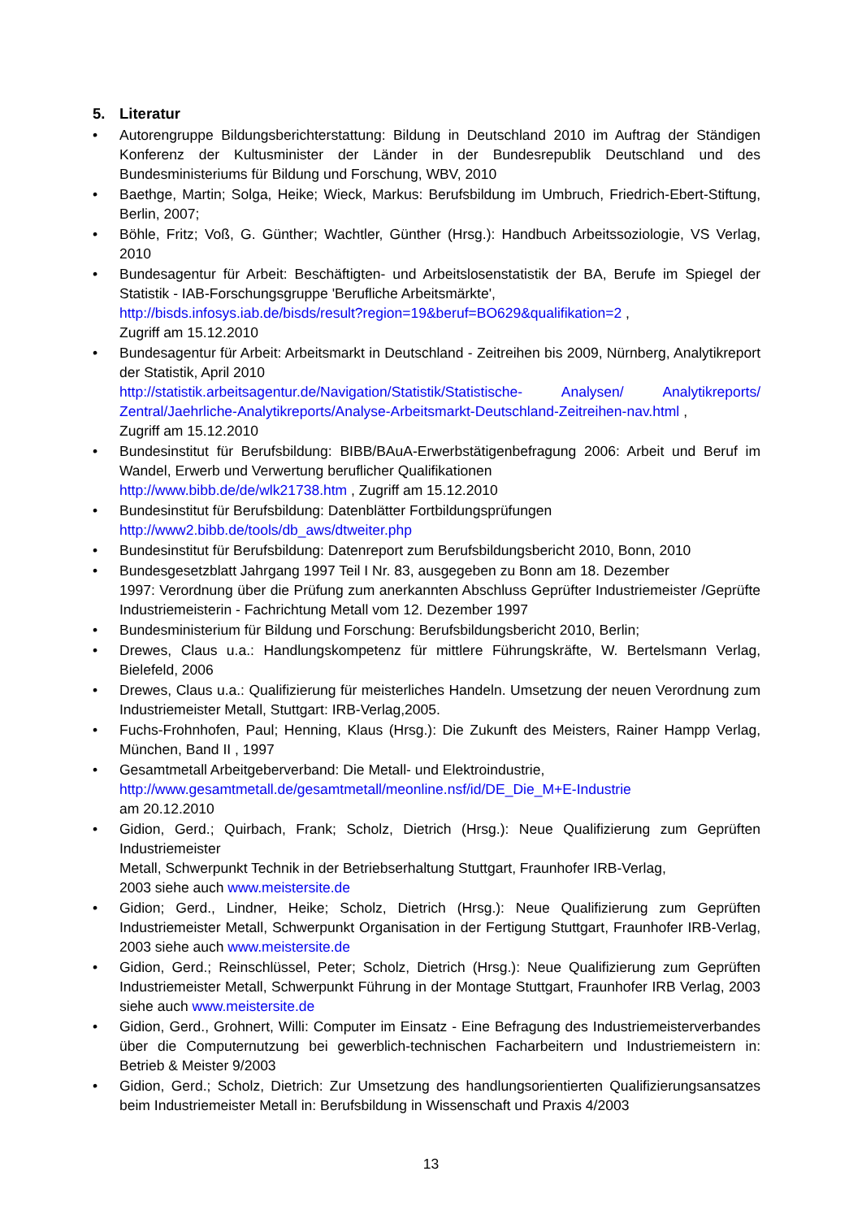5. Literatur
• Autorengruppe Bildungsberichterstattung: Bildung in Deutschland 2010 im Auftrag der Ständigen Konferenz der Kultusminister der Länder in der Bundesrepublik Deutschland und des Bundesministeriums für Bildung und Forschung, WBV, 2010
• Baethge, Martin; Solga, Heike; Wieck, Markus: Berufsbildung im Umbruch, Friedrich-Ebert-Stiftung, Berlin, 2007;
• Böhle, Fritz; Voß, G. Günther; Wachtler, Günther (Hrsg.): Handbuch Arbeitssoziologie, VS Verlag, 2010
• Bundesagentur für Arbeit: Beschäftigten- und Arbeitslosenstatistik der BA, Berufe im Spiegel der Statistik - IAB-Forschungsgruppe 'Berufliche Arbeitsmärkte',
http://bisds.infosys.iab.de/bisds/result?region=19&beruf=BO629&qualifikation=2 ,
Zugriff am 15.12.2010
• Bundesagentur für Arbeit: Arbeitsmarkt in Deutschland - Zeitreihen bis 2009, Nürnberg, Analytikreport der Statistik, April 2010
http://statistik.arbeitsagentur.de/Navigation/Statistik/Statistische- Analysen/ Analytikreports/ Zentral/Jaehrliche-Analytikreports/Analyse-Arbeitsmarkt-Deutschland-Zeitreihen-nav.html ,
Zugriff am 15.12.2010
• Bundesinstitut für Berufsbildung: BIBB/BAuA-Erwerbstätigenbefragung 2006: Arbeit und Beruf im Wandel, Erwerb und Verwertung beruflicher Qualifikationen
http://www.bibb.de/de/wlk21738.htm , Zugriff am 15.12.2010
• Bundesinstitut für Berufsbildung: Datenblätter Fortbildungsprüfungen
http://www2.bibb.de/tools/db_aws/dtweiter.php
• Bundesinstitut für Berufsbildung: Datenreport zum Berufsbildungsbericht 2010, Bonn, 2010
• Bundesgesetzblatt Jahrgang 1997 Teil I Nr. 83, ausgegeben zu Bonn am 18. Dezember
1997: Verordnung über die Prüfung zum anerkannten Abschluss Geprüfter Industriemeister /Geprüfte Industriemeisterin - Fachrichtung Metall vom 12. Dezember 1997
• Bundesministerium für Bildung und Forschung: Berufsbildungsbericht 2010, Berlin;
• Drewes, Claus u.a.: Handlungskompetenz für mittlere Führungskräfte, W. Bertelsmann Verlag, Bielefeld, 2006
• Drewes, Claus u.a.: Qualifizierung für meisterliches Handeln. Umsetzung der neuen Verordnung zum Industriemeister Metall, Stuttgart: IRB-Verlag,2005.
• Fuchs-Frohnhofen, Paul; Henning, Klaus (Hrsg.): Die Zukunft des Meisters, Rainer Hampp Verlag, München, Band II , 1997
• Gesamtmetall Arbeitgeberverband: Die Metall- und Elektroindustrie,
http://www.gesamtmetall.de/gesamtmetall/meonline.nsf/id/DE_Die_M+E-Industrie
am 20.12.2010
• Gidion, Gerd.; Quirbach, Frank; Scholz, Dietrich (Hrsg.): Neue Qualifizierung zum Geprüften Industriemeister
Metall, Schwerpunkt Technik in der Betriebserhaltung Stuttgart, Fraunhofer IRB-Verlag,
2003 siehe auch www.meistersite.de
• Gidion; Gerd., Lindner, Heike; Scholz, Dietrich (Hrsg.): Neue Qualifizierung zum Geprüften Industriemeister Metall, Schwerpunkt Organisation in der Fertigung Stuttgart, Fraunhofer IRB-Verlag, 2003 siehe auch www.meistersite.de
• Gidion, Gerd.; Reinschlüssel, Peter; Scholz, Dietrich (Hrsg.): Neue Qualifizierung zum Geprüften Industriemeister Metall, Schwerpunkt Führung in der Montage Stuttgart, Fraunhofer IRB Verlag, 2003 siehe auch www.meistersite.de
• Gidion, Gerd., Grohnert, Willi: Computer im Einsatz - Eine Befragung des Industriemeisterverbandes über die Computernutzung bei gewerblich-technischen Facharbeitern und Industriemeistern in: Betrieb & Meister 9/2003
• Gidion, Gerd.; Scholz, Dietrich: Zur Umsetzung des handlungsorientierten Qualifizierungsansatzes beim Industriemeister Metall in: Berufsbildung in Wissenschaft und Praxis 4/2003
13